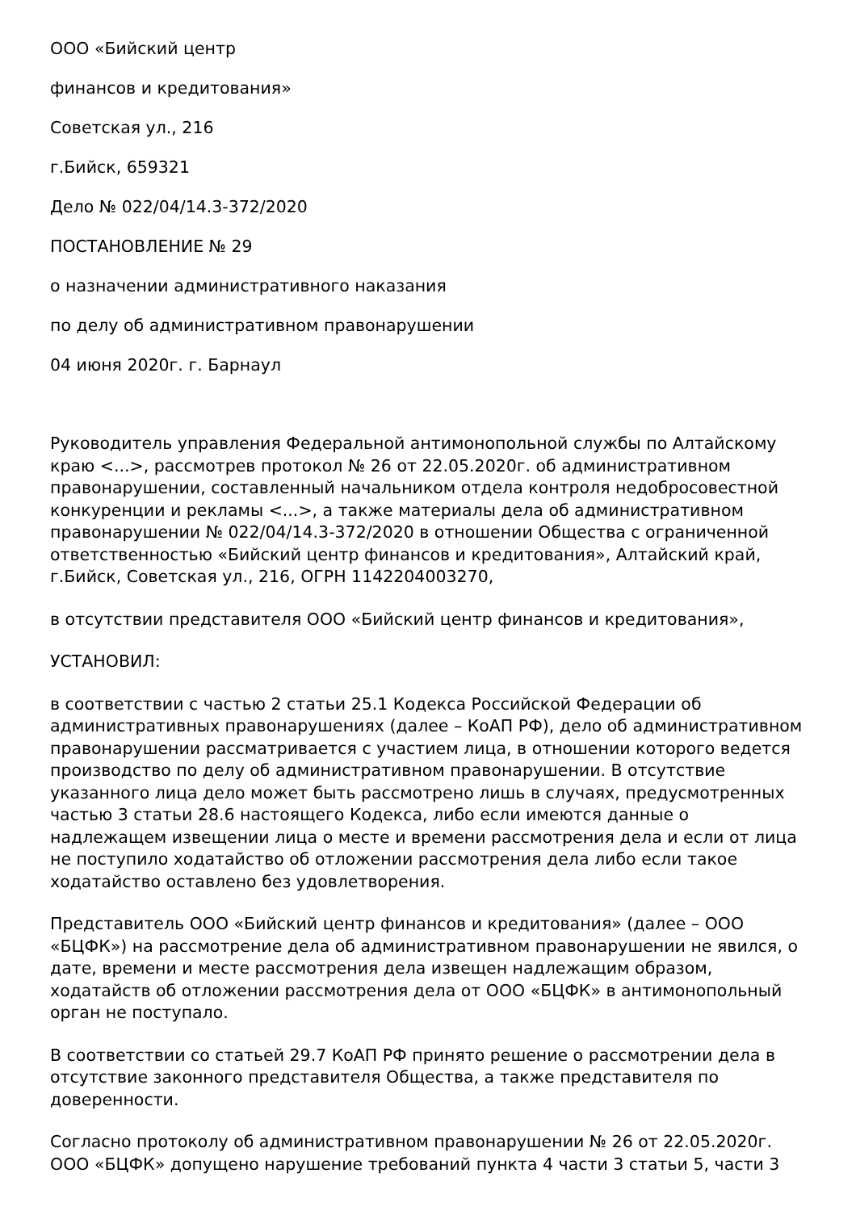ООО «Бийский центр
финансов и кредитования»
Советская ул., 216
г.Бийск, 659321
Дело № 022/04/14.3-372/2020
ПОСТАНОВЛЕНИЕ № 29
о назначении административного наказания
по делу об административном правонарушении
04 июня 2020г. г. Барнаул
Руководитель управления Федеральной антимонопольной службы по Алтайскому краю <...>, рассмотрев протокол № 26 от 22.05.2020г. об административном правонарушении, составленный начальником отдела контроля недобросовестной конкуренции и рекламы <...>, а также материалы дела об административном правонарушении № 022/04/14.3-372/2020 в отношении Общества с ограниченной ответственностью «Бийский центр финансов и кредитования», Алтайский край, г.Бийск, Советская ул., 216, ОГРН 1142204003270,
в отсутствии представителя ООО «Бийский центр финансов и кредитования»,
УСТАНОВИЛ:
в соответствии с частью 2 статьи 25.1 Кодекса Российской Федерации об административных правонарушениях (далее – КоАП РФ), дело об административном правонарушении рассматривается с участием лица, в отношении которого ведется производство по делу об административном правонарушении. В отсутствие указанного лица дело может быть рассмотрено лишь в случаях, предусмотренных частью 3 статьи 28.6 настоящего Кодекса, либо если имеются данные о надлежащем извещении лица о месте и времени рассмотрения дела и если от лица не поступило ходатайство об отложении рассмотрения дела либо если такое ходатайство оставлено без удовлетворения.
Представитель ООО «Бийский центр финансов и кредитования» (далее – ООО «БЦФК») на рассмотрение дела об административном правонарушении не явился, о дате, времени и месте рассмотрения дела извещен надлежащим образом, ходатайств об отложении рассмотрения дела от ООО «БЦФК» в антимонопольный орган не поступало.
В соответствии со статьей 29.7 КоАП РФ принято решение о рассмотрении дела в отсутствие законного представителя Общества, а также представителя по доверенности.
Согласно протоколу об административном правонарушении № 26 от 22.05.2020г. ООО «БЦФК» допущено нарушение требований пункта 4 части 3 статьи 5, части 3